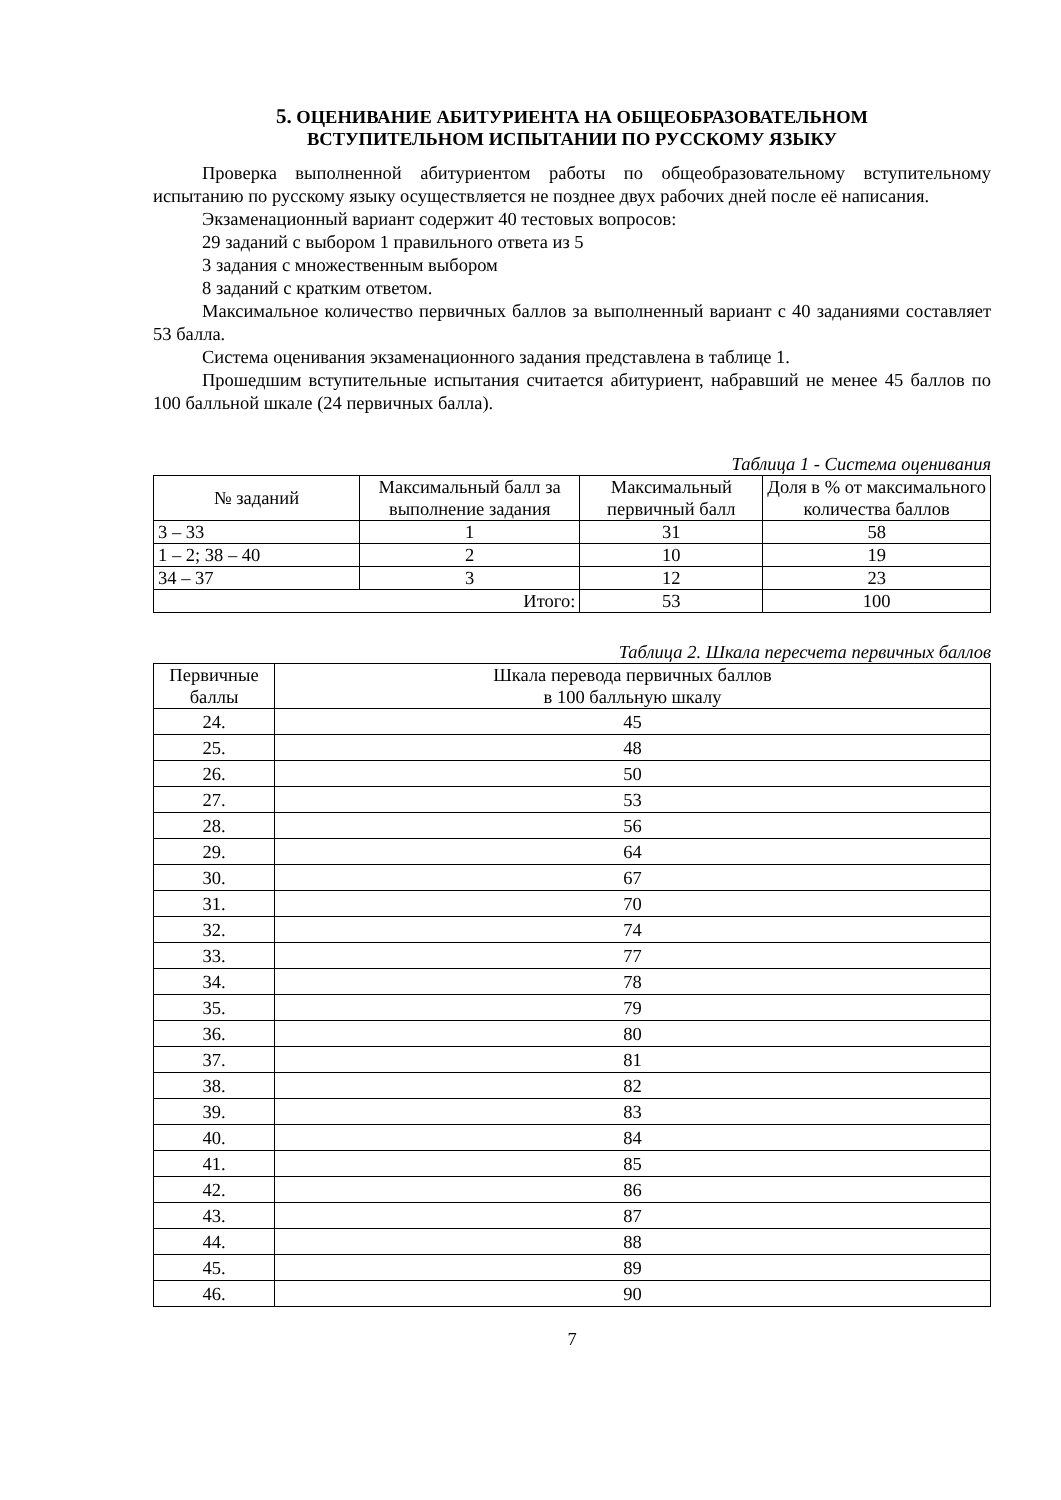5. ОЦЕНИВАНИЕ АБИТУРИЕНТА НА ОБЩЕОБРАЗОВАТЕЛЬНОМ
ВСТУПИТЕЛЬНОМ ИСПЫТАНИИ ПО РУССКОМУ ЯЗЫКУ
Проверка выполненной абитуриентом работы по общеобразовательному вступительному испытанию по русскому языку осуществляется не позднее двух рабочих дней после её написания.
Экзаменационный вариант содержит 40 тестовых вопросов:
29 заданий с выбором 1 правильного ответа из 5
3 задания с множественным выбором
8 заданий с кратким ответом.
Максимальное количество первичных баллов за выполненный вариант с 40 заданиями составляет 53 балла.
Система оценивания экзаменационного задания представлена в таблице 1.
Прошедшим вступительные испытания считается абитуриент, набравший не менее 45 баллов по 100 балльной шкале (24 первичных балла).
Таблица 1 - Система оценивания
| № заданий | Максимальный балл за выполнение задания | Максимальный первичный балл | Доля в % от максимального количества баллов |
| --- | --- | --- | --- |
| 3 – 33 | 1 | 31 | 58 |
| 1 – 2; 38 – 40 | 2 | 10 | 19 |
| 34 – 37 | 3 | 12 | 23 |
| Итого: | | 53 | 100 |
Таблица 2. Шкала пересчета первичных баллов
| Первичные баллы | Шкала перевода первичных баллов в 100 балльную шкалу |
| --- | --- |
| 24. | 45 |
| 25. | 48 |
| 26. | 50 |
| 27. | 53 |
| 28. | 56 |
| 29. | 64 |
| 30. | 67 |
| 31. | 70 |
| 32. | 74 |
| 33. | 77 |
| 34. | 78 |
| 35. | 79 |
| 36. | 80 |
| 37. | 81 |
| 38. | 82 |
| 39. | 83 |
| 40. | 84 |
| 41. | 85 |
| 42. | 86 |
| 43. | 87 |
| 44. | 88 |
| 45. | 89 |
| 46. | 90 |
7